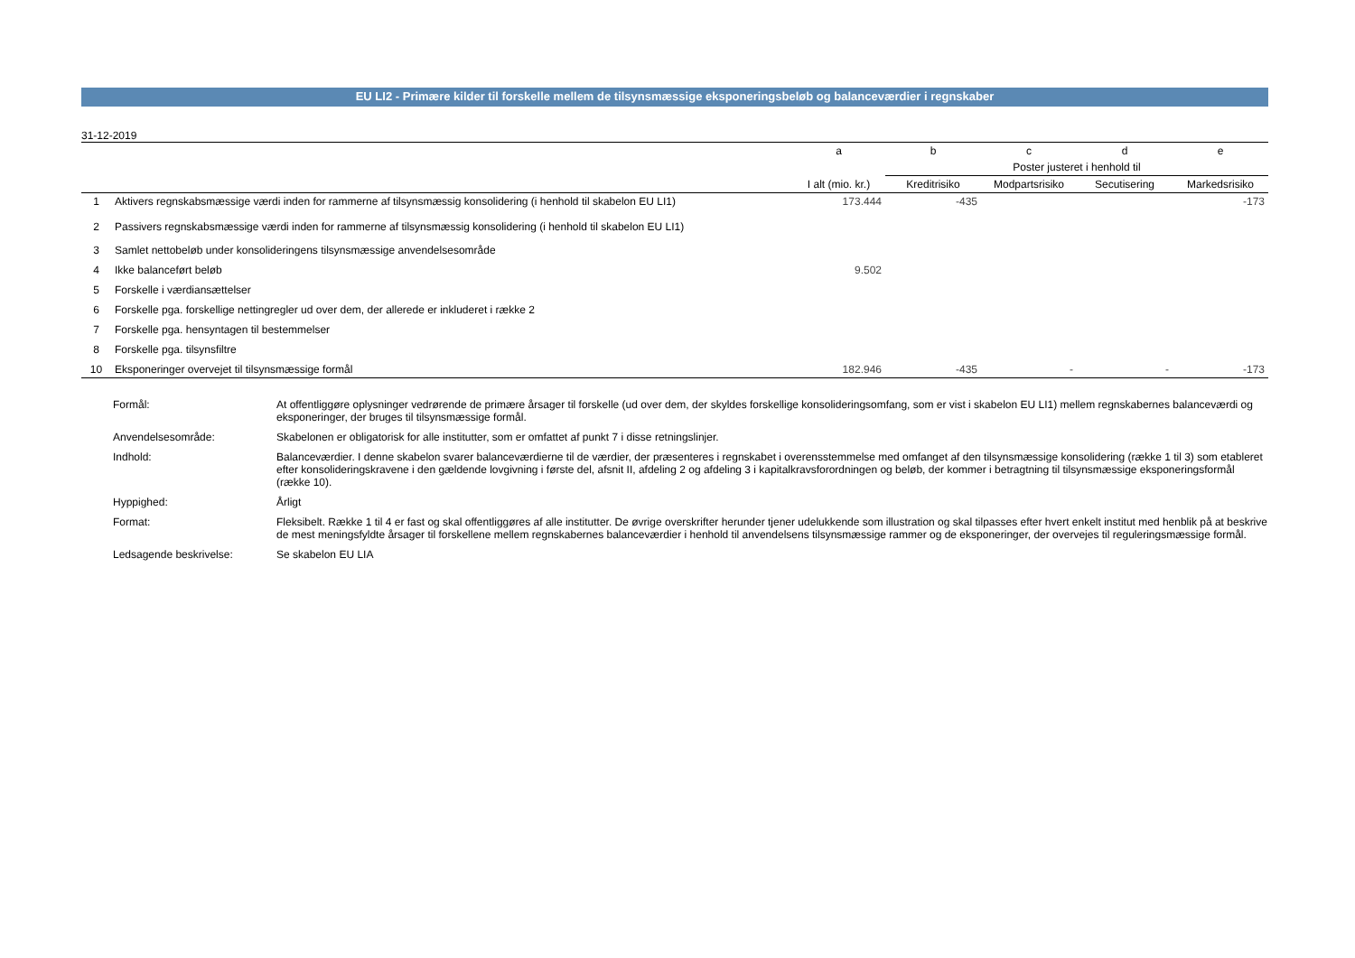EU LI2 - Primære kilder til forskelle mellem de tilsynsmæssige eksponeringsbeløb og balanceværdier i regnskaber
31-12-2019
| | | a | b | c | d | e |
| --- | --- | --- | --- | --- | --- | --- |
| | | | Poster justeret i henhold til | | | |
| | | I alt (mio. kr.) | Kreditrisiko | Modpartsrisiko | Secutisering | Markedsrisiko |
| 1 | Aktivers regnskabsmæssige værdi inden for rammerne af tilsynsmæssig konsolidering (i henhold til skabelon EU LI1) | 173.444 | -435 | | | -173 |
| 2 | Passivers regnskabsmæssige værdi inden for rammerne af tilsynsmæssig konsolidering (i henhold til skabelon EU LI1) | | | | | |
| 3 | Samlet nettobeløb under konsolideringens tilsynsmæssige anvendelsesområde | | | | | |
| 4 | Ikke balanceført beløb | 9.502 | | | | |
| 5 | Forskelle i værdiansættelser | | | | | |
| 6 | Forskelle pga. forskellige nettingregler ud over dem, der allerede er inkluderet i række 2 | | | | | |
| 7 | Forskelle pga. hensyntagen til bestemmelser | | | | | |
| 8 | Forskelle pga. tilsynsfiltre | | | | | |
| 10 | Eksponeringer overvejet til tilsynsmæssige formål | 182.946 | -435 | - | - | -173 |
| Formål: | At offentliggøre oplysninger vedrørende de primære årsager til forskelle (ud over dem, der skyldes forskellige konsolideringsomfang, som er vist i skabelon EU LI1) mellem regnskabernes balanceværdi og eksponeringer, der bruges til tilsynsmæssige formål. |
| Anvendelsesområde: | Skabelonen er obligatorisk for alle institutter, som er omfattet af punkt 7 i disse retningslinjer. |
| Indhold: | Balanceværdier. I denne skabelon svarer balanceværdierne til de værdier, der præsenteres i regnskabet i overensstemmelse med omfanget af den tilsynsmæssige konsolidering (række 1 til 3) som etableret efter konsolideringskravene i den gældende lovgivning i første del, afsnit II, afdeling 2 og afdeling 3 i kapitalkravsforordningen og beløb, der kommer i betragtning til tilsynsmæssige eksponeringsformål (række 10). |
| Hyppighed: | Årligt |
| Format: | Fleksibelt. Række 1 til 4 er fast og skal offentliggøres af alle institutter. De øvrige overskrifter herunder tjener udelukkende som illustration og skal tilpasses efter hvert enkelt institut med henblik på at beskrive de mest meningsfyldte årsager til forskellene mellem regnskabernes balanceværdier i henhold til anvendelsens tilsynsmæssige rammer og de eksponeringer, der overvejes til reguleringsmæssige formål. |
| Ledsagende beskrivelse: | Se skabelon EU LIA |